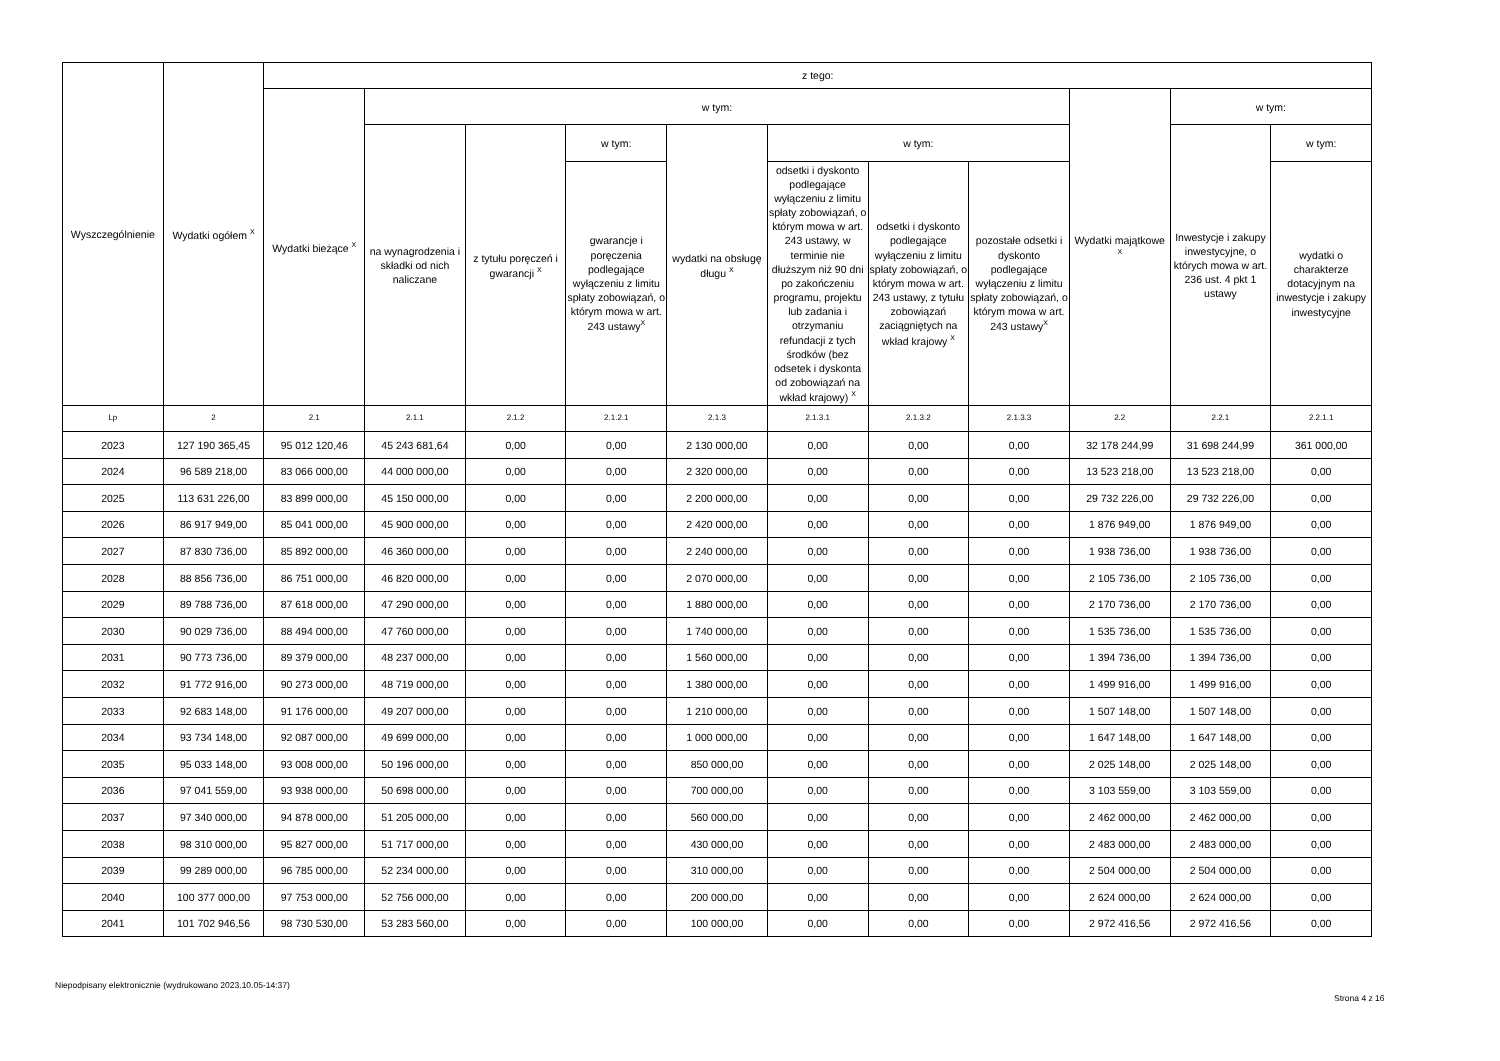| Wyszczególnienie | Wydatki ogółem <sup>X</sup> | z tego: | | | | | | | | | | |
| --- | --- | --- | --- | --- | --- | --- | --- | --- | --- | --- | --- | --- |
| | | Wydatki bieżące <sup>X</sup> | w tym: | | | | | | | Wydatki majątkowe <sup>X</sup> | w tym: | |
| | | | na wynagrodzenia i składki od nich naliczane | z tytułu poręczeń i gwarancji <sup>X</sup> | w tym: | wydatki na obsługę długu <sup>X</sup> | w tym: | | | | Inwestycje i zakupy inwestycyjne, o których mowa w art. 236 ust. 4 pkt 1 ustawy | w tym: |
| | | | | | gwarancje i poręczenia podlegające wyłączeniu z limitu spłaty zobowiązań, o którym mowa w art. 243 ustawy<sup>X</sup> | | odsetki i dyskonto podlegające wyłączeniu z limitu spłaty zobowiązań, o którym mowa w art. 243 ustawy, w terminie nie dłuższym niż 90 dni po zakończeniu programu, projektu lub zadania i otrzymaniu refundacji z tych środków (bez odsetek i dyskonta od zobowiązań na wkład krajowy) <sup>X</sup> | odsetki i dyskonto podlegające wyłączeniu z limitu spłaty zobowiązań, o którym mowa w art. 243 ustawy, z tytułu zobowiązań zaciągniętych na wkład krajowy <sup>X</sup> | pozostałe odsetki i dyskonto podlegające wyłączeniu z limitu spłaty zobowiązań, o którym mowa w art. 243 ustawy<sup>X</sup> | | | wydatki o charakterze dotacyjnym na inwestycje i zakupy inwestycyjne |
| Lp | 2 | 2.1 | 2.1.1 | 2.1.2 | 2.1.2.1 | 2.1.3 | 2.1.3.1 | 2.1.3.2 | 2.1.3.3 | 2.2 | 2.2.1 | 2.2.1.1 |
| 2023 | 127 190 365,45 | 95 012 120,46 | 45 243 681,64 | 0,00 | 0,00 | 2 130 000,00 | 0,00 | 0,00 | 0,00 | 32 178 244,99 | 31 698 244,99 | 361 000,00 |
| 2024 | 96 589 218,00 | 83 066 000,00 | 44 000 000,00 | 0,00 | 0,00 | 2 320 000,00 | 0,00 | 0,00 | 0,00 | 13 523 218,00 | 13 523 218,00 | 0,00 |
| 2025 | 113 631 226,00 | 83 899 000,00 | 45 150 000,00 | 0,00 | 0,00 | 2 200 000,00 | 0,00 | 0,00 | 0,00 | 29 732 226,00 | 29 732 226,00 | 0,00 |
| 2026 | 86 917 949,00 | 85 041 000,00 | 45 900 000,00 | 0,00 | 0,00 | 2 420 000,00 | 0,00 | 0,00 | 0,00 | 1 876 949,00 | 1 876 949,00 | 0,00 |
| 2027 | 87 830 736,00 | 85 892 000,00 | 46 360 000,00 | 0,00 | 0,00 | 2 240 000,00 | 0,00 | 0,00 | 0,00 | 1 938 736,00 | 1 938 736,00 | 0,00 |
| 2028 | 88 856 736,00 | 86 751 000,00 | 46 820 000,00 | 0,00 | 0,00 | 2 070 000,00 | 0,00 | 0,00 | 0,00 | 2 105 736,00 | 2 105 736,00 | 0,00 |
| 2029 | 89 788 736,00 | 87 618 000,00 | 47 290 000,00 | 0,00 | 0,00 | 1 880 000,00 | 0,00 | 0,00 | 0,00 | 2 170 736,00 | 2 170 736,00 | 0,00 |
| 2030 | 90 029 736,00 | 88 494 000,00 | 47 760 000,00 | 0,00 | 0,00 | 1 740 000,00 | 0,00 | 0,00 | 0,00 | 1 535 736,00 | 1 535 736,00 | 0,00 |
| 2031 | 90 773 736,00 | 89 379 000,00 | 48 237 000,00 | 0,00 | 0,00 | 1 560 000,00 | 0,00 | 0,00 | 0,00 | 1 394 736,00 | 1 394 736,00 | 0,00 |
| 2032 | 91 772 916,00 | 90 273 000,00 | 48 719 000,00 | 0,00 | 0,00 | 1 380 000,00 | 0,00 | 0,00 | 0,00 | 1 499 916,00 | 1 499 916,00 | 0,00 |
| 2033 | 92 683 148,00 | 91 176 000,00 | 49 207 000,00 | 0,00 | 0,00 | 1 210 000,00 | 0,00 | 0,00 | 0,00 | 1 507 148,00 | 1 507 148,00 | 0,00 |
| 2034 | 93 734 148,00 | 92 087 000,00 | 49 699 000,00 | 0,00 | 0,00 | 1 000 000,00 | 0,00 | 0,00 | 0,00 | 1 647 148,00 | 1 647 148,00 | 0,00 |
| 2035 | 95 033 148,00 | 93 008 000,00 | 50 196 000,00 | 0,00 | 0,00 | 850 000,00 | 0,00 | 0,00 | 0,00 | 2 025 148,00 | 2 025 148,00 | 0,00 |
| 2036 | 97 041 559,00 | 93 938 000,00 | 50 698 000,00 | 0,00 | 0,00 | 700 000,00 | 0,00 | 0,00 | 0,00 | 3 103 559,00 | 3 103 559,00 | 0,00 |
| 2037 | 97 340 000,00 | 94 878 000,00 | 51 205 000,00 | 0,00 | 0,00 | 560 000,00 | 0,00 | 0,00 | 0,00 | 2 462 000,00 | 2 462 000,00 | 0,00 |
| 2038 | 98 310 000,00 | 95 827 000,00 | 51 717 000,00 | 0,00 | 0,00 | 430 000,00 | 0,00 | 0,00 | 0,00 | 2 483 000,00 | 2 483 000,00 | 0,00 |
| 2039 | 99 289 000,00 | 96 785 000,00 | 52 234 000,00 | 0,00 | 0,00 | 310 000,00 | 0,00 | 0,00 | 0,00 | 2 504 000,00 | 2 504 000,00 | 0,00 |
| 2040 | 100 377 000,00 | 97 753 000,00 | 52 756 000,00 | 0,00 | 0,00 | 200 000,00 | 0,00 | 0,00 | 0,00 | 2 624 000,00 | 2 624 000,00 | 0,00 |
| 2041 | 101 702 946,56 | 98 730 530,00 | 53 283 560,00 | 0,00 | 0,00 | 100 000,00 | 0,00 | 0,00 | 0,00 | 2 972 416,56 | 2 972 416,56 | 0,00 |
Niepodpisany elektronicznie (wydrukowano 2023.10.05-14:37)
Strona 4 z 16